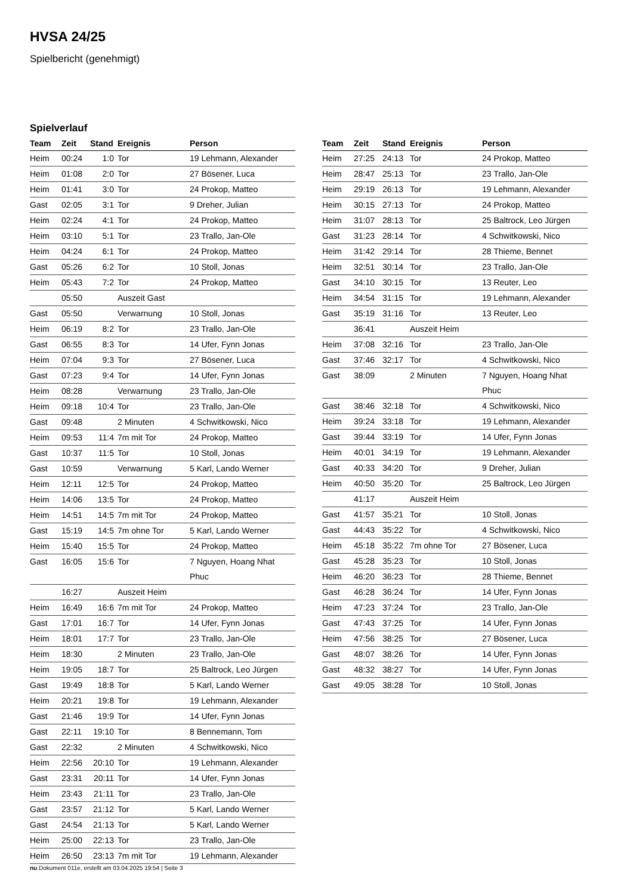HVSA 24/25
Spielbericht (genehmigt)
Spielverlauf
| Team | Zeit | Stand | Ereignis | Person |
| --- | --- | --- | --- | --- |
| Heim | 00:24 | 1:0 | Tor | 19 Lehmann, Alexander |
| Heim | 01:08 | 2:0 | Tor | 27 Bösener, Luca |
| Heim | 01:41 | 3:0 | Tor | 24 Prokop, Matteo |
| Gast | 02:05 | 3:1 | Tor | 9 Dreher, Julian |
| Heim | 02:24 | 4:1 | Tor | 24 Prokop, Matteo |
| Heim | 03:10 | 5:1 | Tor | 23 Trallo, Jan-Ole |
| Heim | 04:24 | 6:1 | Tor | 24 Prokop, Matteo |
| Gast | 05:26 | 6:2 | Tor | 10 Stoll, Jonas |
| Heim | 05:43 | 7:2 | Tor | 24 Prokop, Matteo |
| | 05:50 | | Auszeit Gast | |
| Gast | 05:50 | | Verwarnung | 10 Stoll, Jonas |
| Heim | 06:19 | 8:2 | Tor | 23 Trallo, Jan-Ole |
| Gast | 06:55 | 8:3 | Tor | 14 Ufer, Fynn Jonas |
| Heim | 07:04 | 9:3 | Tor | 27 Bösener, Luca |
| Gast | 07:23 | 9:4 | Tor | 14 Ufer, Fynn Jonas |
| Heim | 08:28 | | Verwarnung | 23 Trallo, Jan-Ole |
| Heim | 09:18 | 10:4 | Tor | 23 Trallo, Jan-Ole |
| Gast | 09:48 | | 2 Minuten | 4 Schwitkowski, Nico |
| Heim | 09:53 | 11:4 | 7m mit Tor | 24 Prokop, Matteo |
| Gast | 10:37 | 11:5 | Tor | 10 Stoll, Jonas |
| Gast | 10:59 | | Verwarnung | 5 Karl, Lando Werner |
| Heim | 12:11 | 12:5 | Tor | 24 Prokop, Matteo |
| Heim | 14:06 | 13:5 | Tor | 24 Prokop, Matteo |
| Heim | 14:51 | 14:5 | 7m mit Tor | 24 Prokop, Matteo |
| Gast | 15:19 | 14:5 | 7m ohne Tor | 5 Karl, Lando Werner |
| Heim | 15:40 | 15:5 | Tor | 24 Prokop, Matteo |
| Gast | 16:05 | 15:6 | Tor | 7 Nguyen, Hoang Nhat Phuc |
| | 16:27 | | Auszeit Heim | |
| Heim | 16:49 | 16:6 | 7m mit Tor | 24 Prokop, Matteo |
| Gast | 17:01 | 16:7 | Tor | 14 Ufer, Fynn Jonas |
| Heim | 18:01 | 17:7 | Tor | 23 Trallo, Jan-Ole |
| Heim | 18:30 | | 2 Minuten | 23 Trallo, Jan-Ole |
| Heim | 19:05 | 18:7 | Tor | 25 Baltrock, Leo Jürgen |
| Gast | 19:49 | 18:8 | Tor | 5 Karl, Lando Werner |
| Heim | 20:21 | 19:8 | Tor | 19 Lehmann, Alexander |
| Gast | 21:46 | 19:9 | Tor | 14 Ufer, Fynn Jonas |
| Gast | 22:11 | 19:10 | Tor | 8 Bennemann, Tom |
| Gast | 22:32 | | 2 Minuten | 4 Schwitkowski, Nico |
| Heim | 22:56 | 20:10 | Tor | 19 Lehmann, Alexander |
| Gast | 23:31 | 20:11 | Tor | 14 Ufer, Fynn Jonas |
| Heim | 23:43 | 21:11 | Tor | 23 Trallo, Jan-Ole |
| Gast | 23:57 | 21:12 | Tor | 5 Karl, Lando Werner |
| Gast | 24:54 | 21:13 | Tor | 5 Karl, Lando Werner |
| Heim | 25:00 | 22:13 | Tor | 23 Trallo, Jan-Ole |
| Heim | 26:50 | 23:13 | 7m mit Tor | 19 Lehmann, Alexander |
| Team | Zeit | Stand | Ereignis | Person |
| --- | --- | --- | --- | --- |
| Heim | 27:25 | 24:13 | Tor | 24 Prokop, Matteo |
| Heim | 28:47 | 25:13 | Tor | 23 Trallo, Jan-Ole |
| Heim | 29:19 | 26:13 | Tor | 19 Lehmann, Alexander |
| Heim | 30:15 | 27:13 | Tor | 24 Prokop, Matteo |
| Heim | 31:07 | 28:13 | Tor | 25 Baltrock, Leo Jürgen |
| Gast | 31:23 | 28:14 | Tor | 4 Schwitkowski, Nico |
| Heim | 31:42 | 29:14 | Tor | 28 Thieme, Bennet |
| Heim | 32:51 | 30:14 | Tor | 23 Trallo, Jan-Ole |
| Gast | 34:10 | 30:15 | Tor | 13 Reuter, Leo |
| Heim | 34:54 | 31:15 | Tor | 19 Lehmann, Alexander |
| Gast | 35:19 | 31:16 | Tor | 13 Reuter, Leo |
| | 36:41 | | Auszeit Heim | |
| Heim | 37:08 | 32:16 | Tor | 23 Trallo, Jan-Ole |
| Gast | 37:46 | 32:17 | Tor | 4 Schwitkowski, Nico |
| Gast | 38:09 | | 2 Minuten | 7 Nguyen, Hoang Nhat Phuc |
| Gast | 38:46 | 32:18 | Tor | 4 Schwitkowski, Nico |
| Heim | 39:24 | 33:18 | Tor | 19 Lehmann, Alexander |
| Gast | 39:44 | 33:19 | Tor | 14 Ufer, Fynn Jonas |
| Heim | 40:01 | 34:19 | Tor | 19 Lehmann, Alexander |
| Gast | 40:33 | 34:20 | Tor | 9 Dreher, Julian |
| Heim | 40:50 | 35:20 | Tor | 25 Baltrock, Leo Jürgen |
| | 41:17 | | Auszeit Heim | |
| Gast | 41:57 | 35:21 | Tor | 10 Stoll, Jonas |
| Gast | 44:43 | 35:22 | Tor | 4 Schwitkowski, Nico |
| Heim | 45:18 | 35:22 | 7m ohne Tor | 27 Bösener, Luca |
| Gast | 45:28 | 35:23 | Tor | 10 Stoll, Jonas |
| Heim | 46:20 | 36:23 | Tor | 28 Thieme, Bennet |
| Gast | 46:28 | 36:24 | Tor | 14 Ufer, Fynn Jonas |
| Heim | 47:23 | 37:24 | Tor | 23 Trallo, Jan-Ole |
| Gast | 47:43 | 37:25 | Tor | 14 Ufer, Fynn Jonas |
| Heim | 47:56 | 38:25 | Tor | 27 Bösener, Luca |
| Gast | 48:07 | 38:26 | Tor | 14 Ufer, Fynn Jonas |
| Gast | 48:32 | 38:27 | Tor | 14 Ufer, Fynn Jonas |
| Gast | 49:05 | 38:28 | Tor | 10 Stoll, Jonas |
nu.Dokument 011e, erstellt am 03.04.2025 19:54 | Seite 3